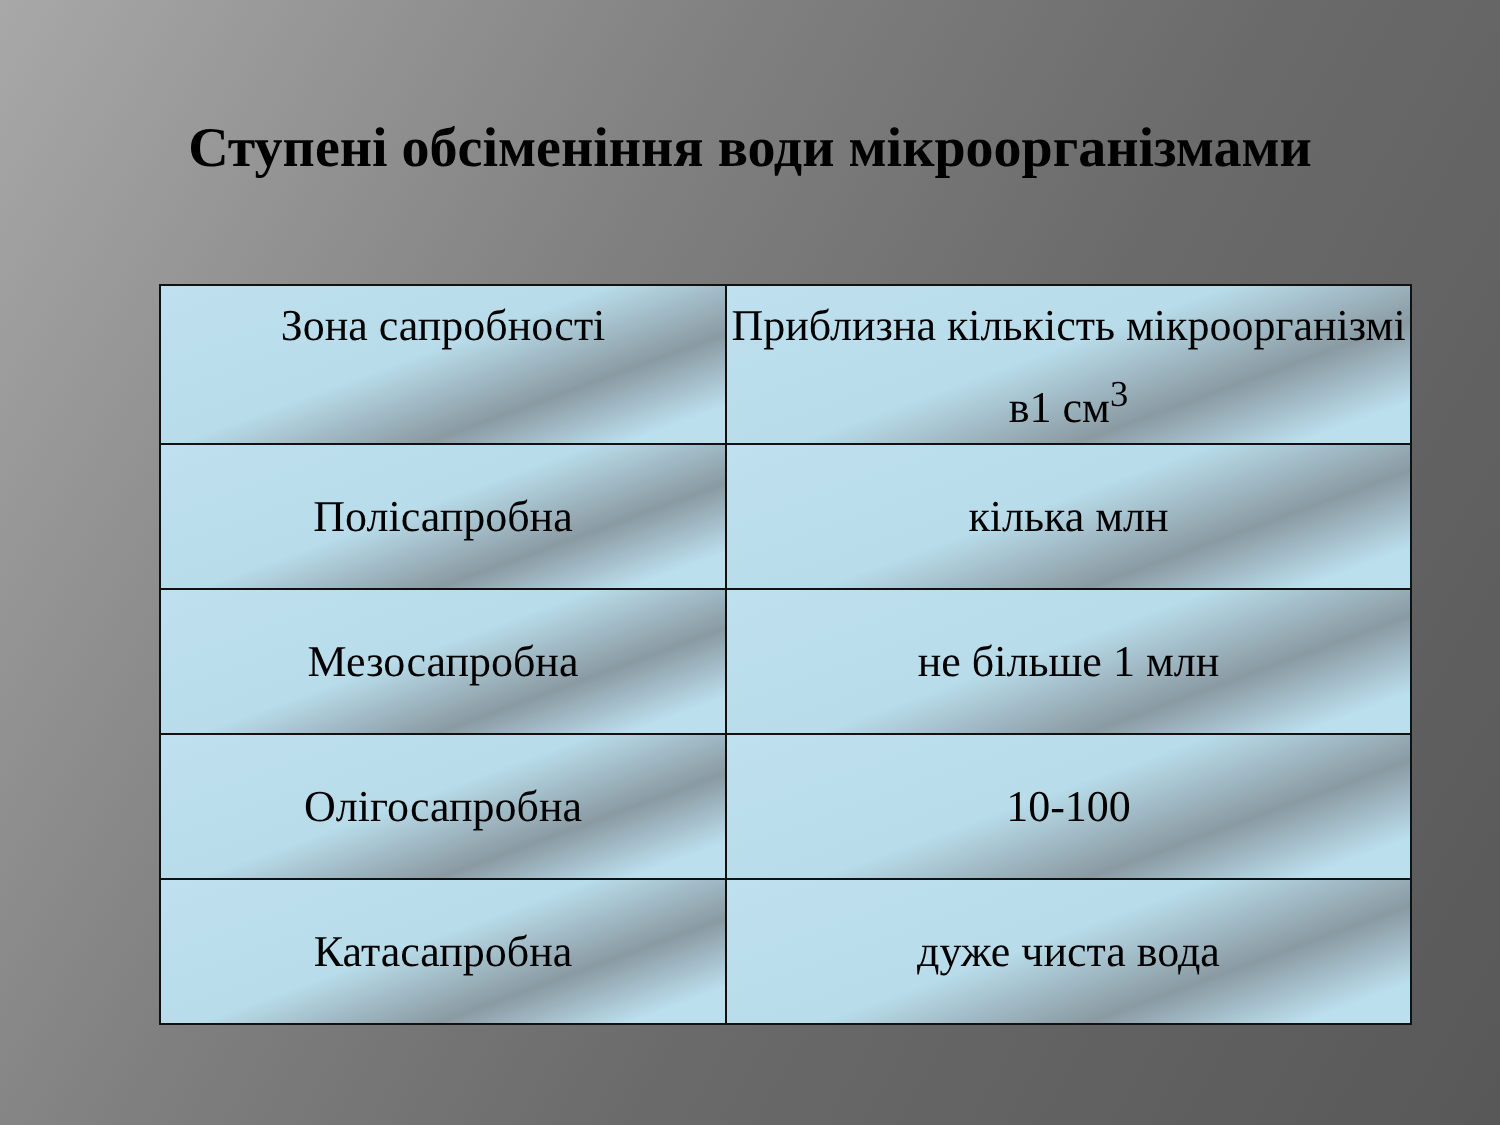Ступені обсіменіння води мікроорганізмами
| Зона сапробності | Приблизна кількість мікроорганізмі в1 см<sup>3</sup> |
| Полісапробна | кілька млн |
| Мезосапробна | не більше 1 млн |
| Олігосапробна | 10-100 |
| Катасапробна | дуже чиста вода |